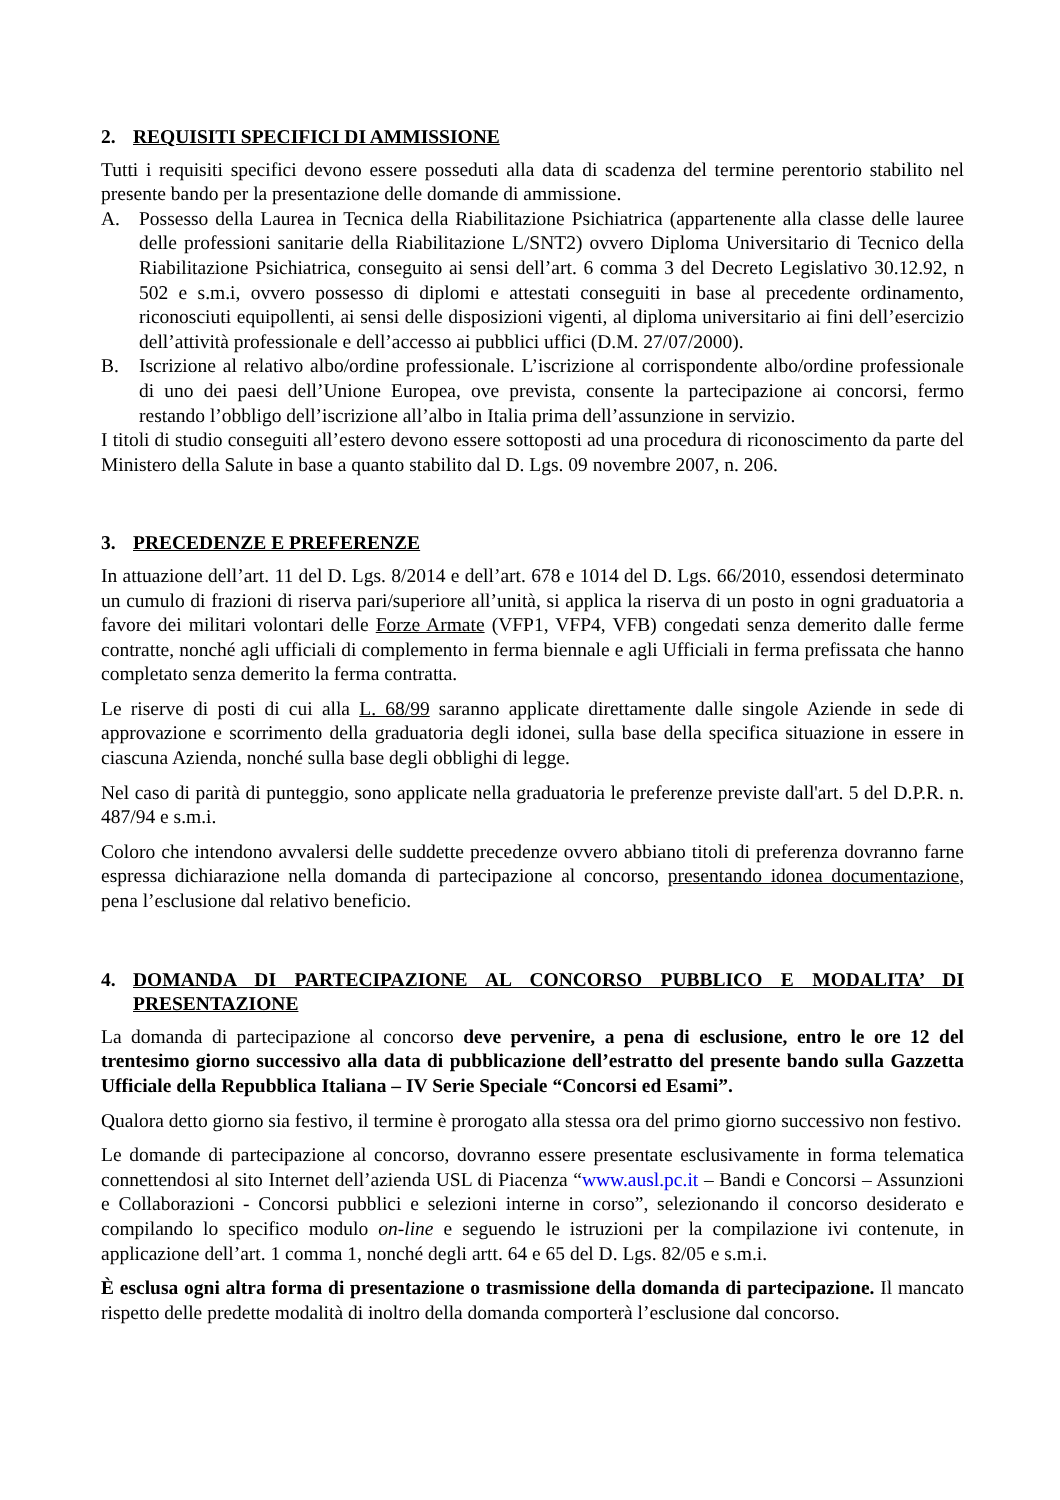2. REQUISITI SPECIFICI DI AMMISSIONE
Tutti i requisiti specifici devono essere posseduti alla data di scadenza del termine perentorio stabilito nel presente bando per la presentazione delle domande di ammissione.
A. Possesso della Laurea in Tecnica della Riabilitazione Psichiatrica (appartenente alla classe delle lauree delle professioni sanitarie della Riabilitazione L/SNT2) ovvero Diploma Universitario di Tecnico della Riabilitazione Psichiatrica, conseguito ai sensi dell’art. 6 comma 3 del Decreto Legislativo 30.12.92, n 502 e s.m.i, ovvero possesso di diplomi e attestati conseguiti in base al precedente ordinamento, riconosciuti equipollenti, ai sensi delle disposizioni vigenti, al diploma universitario ai fini dell’esercizio dell’attività professionale e dell’accesso ai pubblici uffici (D.M. 27/07/2000).
B. Iscrizione al relativo albo/ordine professionale. L’iscrizione al corrispondente albo/ordine professionale di uno dei paesi dell’Unione Europea, ove prevista, consente la partecipazione ai concorsi, fermo restando l’obbligo dell’iscrizione all’albo in Italia prima dell’assunzione in servizio.
I titoli di studio conseguiti all’estero devono essere sottoposti ad una procedura di riconoscimento da parte del Ministero della Salute in base a quanto stabilito dal D. Lgs. 09 novembre 2007, n. 206.
3. PRECEDENZE E PREFERENZE
In attuazione dell’art. 11 del D. Lgs. 8/2014 e dell’art. 678 e 1014 del D. Lgs. 66/2010, essendosi determinato un cumulo di frazioni di riserva pari/superiore all’unità, si applica la riserva di un posto in ogni graduatoria a favore dei militari volontari delle Forze Armate (VFP1, VFP4, VFB) congedati senza demerito dalle ferme contratte, nonché agli ufficiali di complemento in ferma biennale e agli Ufficiali in ferma prefissata che hanno completato senza demerito la ferma contratta.
Le riserve di posti di cui alla L. 68/99 saranno applicate direttamente dalle singole Aziende in sede di approvazione e scorrimento della graduatoria degli idonei, sulla base della specifica situazione in essere in ciascuna Azienda, nonché sulla base degli obblighi di legge.
Nel caso di parità di punteggio, sono applicate nella graduatoria le preferenze previste dall'art. 5 del D.P.R. n. 487/94 e s.m.i.
Coloro che intendono avvalersi delle suddette precedenze ovvero abbiano titoli di preferenza dovranno farne espressa dichiarazione nella domanda di partecipazione al concorso, presentando idonea documentazione, pena l’esclusione dal relativo beneficio.
4. DOMANDA DI PARTECIPAZIONE AL CONCORSO PUBBLICO E MODALITA’ DI PRESENTAZIONE
La domanda di partecipazione al concorso deve pervenire, a pena di esclusione, entro le ore 12 del trentesimo giorno successivo alla data di pubblicazione dell’estratto del presente bando sulla Gazzetta Ufficiale della Repubblica Italiana – IV Serie Speciale “Concorsi ed Esami”.
Qualora detto giorno sia festivo, il termine è prorogato alla stessa ora del primo giorno successivo non festivo.
Le domande di partecipazione al concorso, dovranno essere presentate esclusivamente in forma telematica connettendosi al sito Internet dell’azienda USL di Piacenza “www.ausl.pc.it – Bandi e Concorsi – Assunzioni e Collaborazioni - Concorsi pubblici e selezioni interne in corso”, selezionando il concorso desiderato e compilando lo specifico modulo on-line e seguendo le istruzioni per la compilazione ivi contenute, in applicazione dell’art. 1 comma 1, nonché degli artt. 64 e 65 del D. Lgs. 82/05 e s.m.i.
È esclusa ogni altra forma di presentazione o trasmissione della domanda di partecipazione. Il mancato rispetto delle predette modalità di inoltro della domanda comporterà l’esclusione dal concorso.